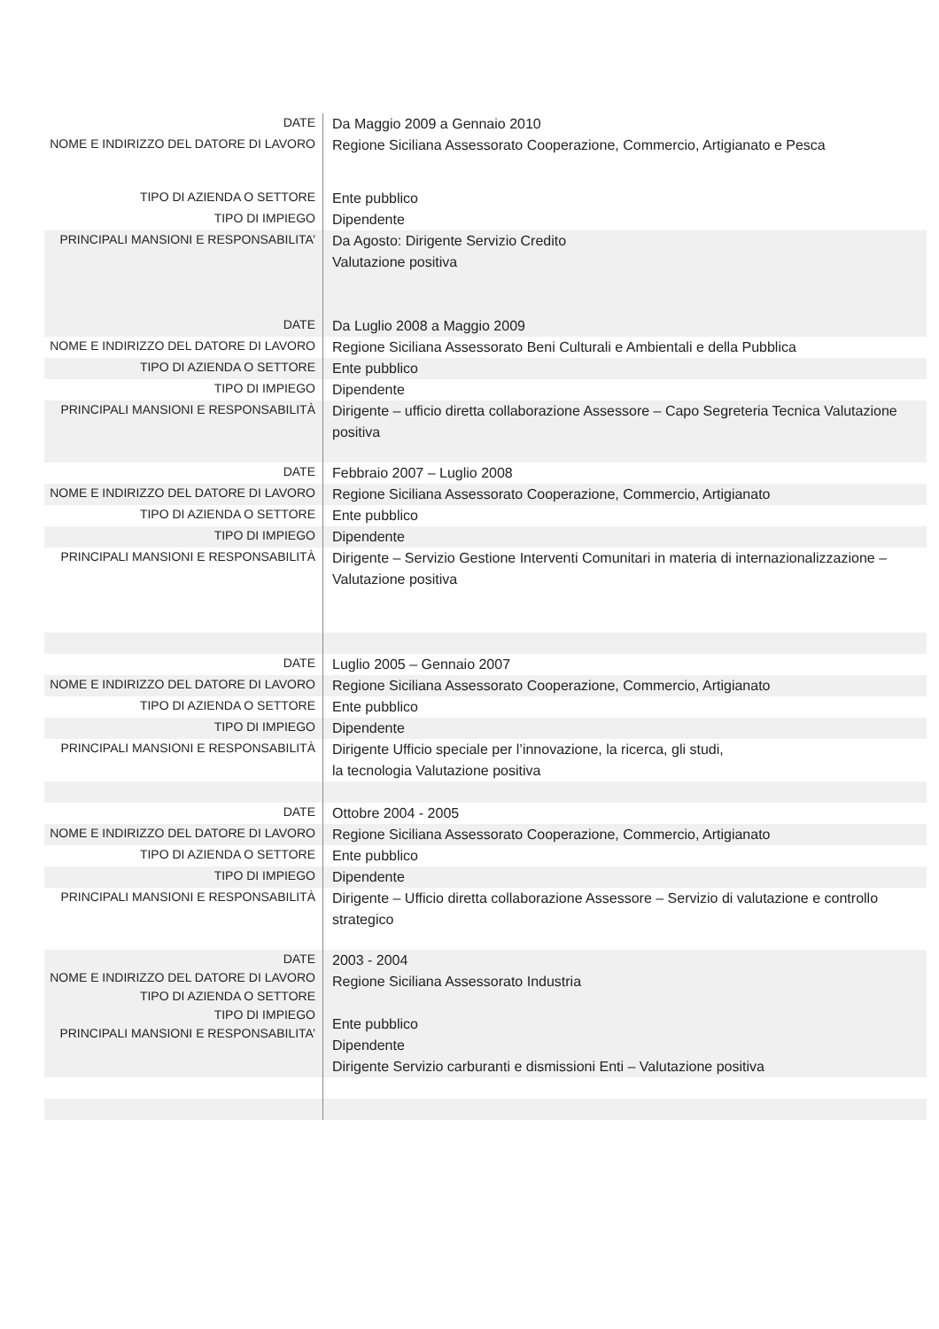| DATE | Da Maggio 2009 a Gennaio 2010 |
| NOME E INDIRIZZO DEL DATORE DI LAVORO | Regione Siciliana Assessorato Cooperazione, Commercio, Artigianato e Pesca |
| TIPO DI AZIENDA O SETTORE | Ente pubblico |
| TIPO DI IMPIEGO | Dipendente |
| PRINCIPALI MANSIONI E RESPONSABILITA’ | Da Agosto: Dirigente Servizio Credito Valutazione positiva |
| DATE | Da Luglio 2008 a Maggio 2009 |
| NOME E INDIRIZZO DEL DATORE DI LAVORO | Regione Siciliana Assessorato Beni Culturali e Ambientali e della Pubblica |
| TIPO DI AZIENDA O SETTORE | Ente pubblico |
| TIPO DI IMPIEGO | Dipendente |
| PRINCIPALI MANSIONI E RESPONSABILITÀ | Dirigente – ufficio diretta collaborazione Assessore – Capo Segreteria Tecnica Valutazione positiva |
| DATE | Febbraio 2007 – Luglio 2008 |
| NOME E INDIRIZZO DEL DATORE DI LAVORO | Regione Siciliana Assessorato Cooperazione, Commercio, Artigianato |
| TIPO DI AZIENDA O SETTORE | Ente pubblico |
| TIPO DI IMPIEGO | Dipendente |
| PRINCIPALI MANSIONI E RESPONSABILITÀ | Dirigente – Servizio Gestione Interventi Comunitari in materia di internazionalizzazione – Valutazione positiva |
| DATE | Luglio 2005 – Gennaio 2007 |
| NOME E INDIRIZZO DEL DATORE DI LAVORO | Regione Siciliana Assessorato Cooperazione, Commercio, Artigianato |
| TIPO DI AZIENDA O SETTORE | Ente pubblico |
| TIPO DI IMPIEGO | Dipendente |
| PRINCIPALI MANSIONI E RESPONSABILITÀ | Dirigente Ufficio speciale per l’innovazione, la ricerca, gli studi, la tecnologia Valutazione positiva |
| DATE | Ottobre 2004 - 2005 |
| NOME E INDIRIZZO DEL DATORE DI LAVORO | Regione Siciliana Assessorato Cooperazione, Commercio, Artigianato |
| TIPO DI AZIENDA O SETTORE | Ente pubblico |
| TIPO DI IMPIEGO | Dipendente |
| PRINCIPALI MANSIONI E RESPONSABILITÀ | Dirigente – Ufficio diretta collaborazione Assessore – Servizio di valutazione e controllo strategico |
| DATE NOME E INDIRIZZO DEL DATORE DI LAVORO TIPO DI AZIENDA O SETTORE TIPO DI IMPIEGO PRINCIPALI MANSIONI E RESPONSABILITA’ | 2003 - 2004 Regione Siciliana Assessorato Industria Ente pubblico Dipendente Dirigente Servizio carburanti e dismissioni Enti – Valutazione positiva |